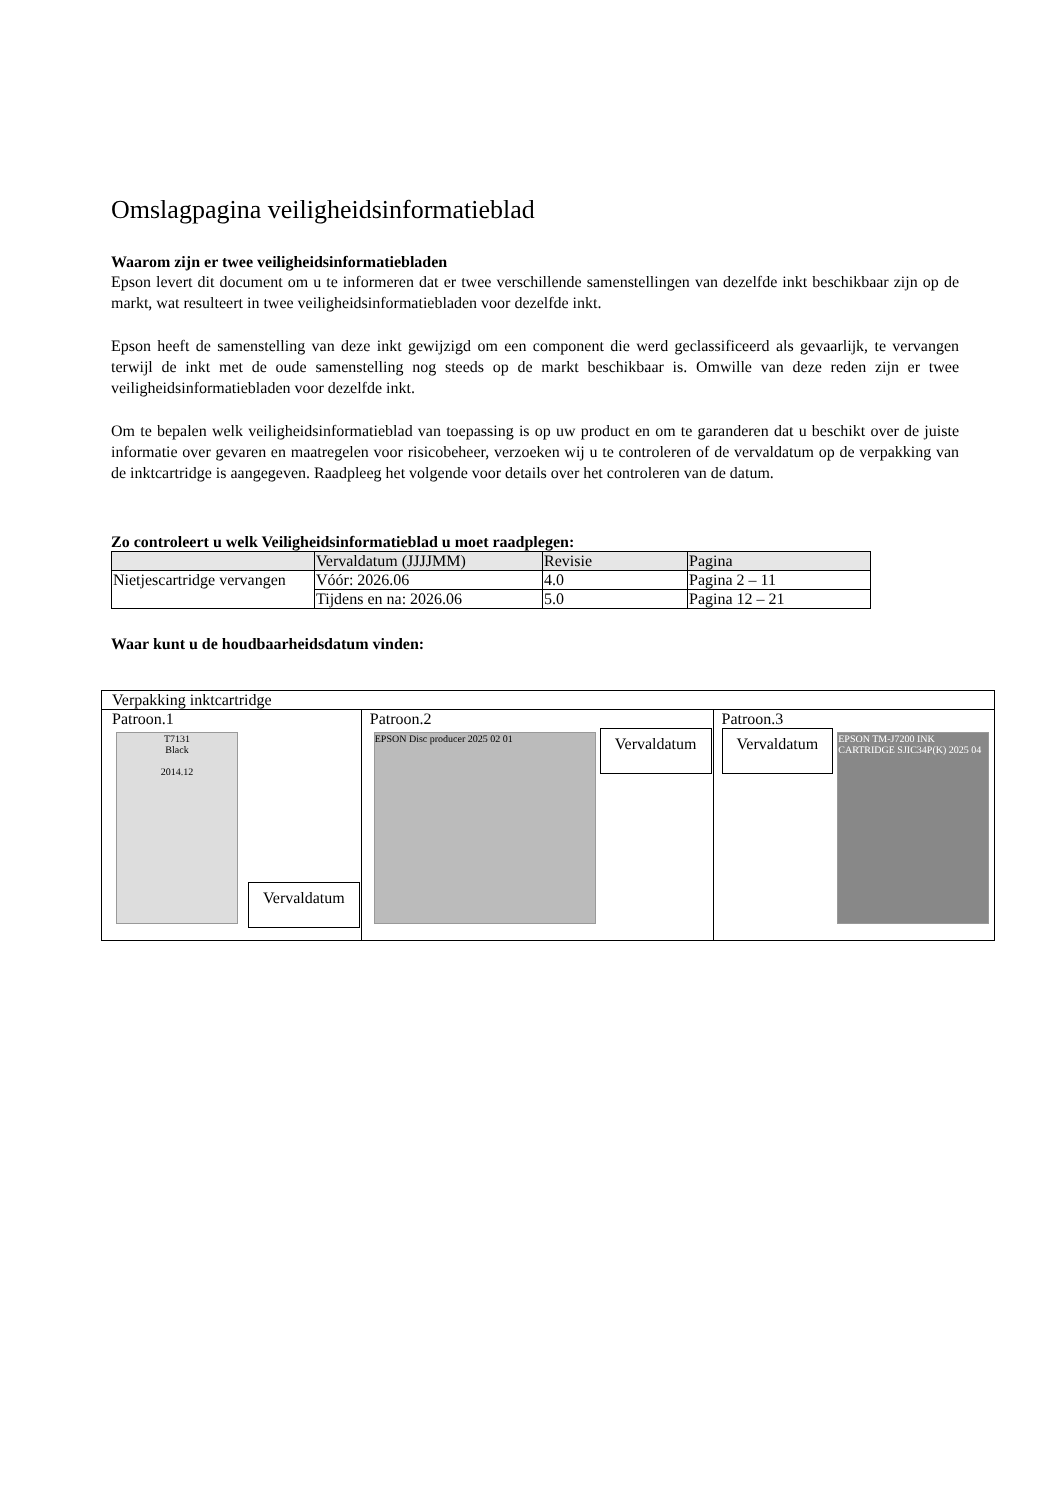Omslagpagina veiligheidsinformatieblad
Waarom zijn er twee veiligheidsinformatiebladen
Epson levert dit document om u te informeren dat er twee verschillende samenstellingen van dezelfde inkt beschikbaar zijn op de markt, wat resulteert in twee veiligheidsinformatiebladen voor dezelfde inkt.
Epson heeft de samenstelling van deze inkt gewijzigd om een component die werd geclassificeerd als gevaarlijk, te vervangen terwijl de inkt met de oude samenstelling nog steeds op de markt beschikbaar is. Omwille van deze reden zijn er twee veiligheidsinformatiebladen voor dezelfde inkt.
Om te bepalen welk veiligheidsinformatieblad van toepassing is op uw product en om te garanderen dat u beschikt over de juiste informatie over gevaren en maatregelen voor risicobeheer, verzoeken wij u te controleren of de vervaldatum op de verpakking van de inktcartridge is aangegeven. Raadpleeg het volgende voor details over het controleren van de datum.
Zo controleert u welk Veiligheidsinformatieblad u moet raadplegen:
| | Vervaldatum (JJJJMM) | Revisie | Pagina |
| --- | --- | --- | --- |
| Nietjescartridge vervangen | Vóór: 2026.06 | 4.0 | Pagina 2 – 11 |
| | Tijdens en na: 2026.06 | 5.0 | Pagina 12 – 21 |
Waar kunt u de houdbaarheidsdatum vinden:
| Verpakking inktcartridge | | |
| Patroon.1 T7131 Black 2014.12 Vervaldatum | Patroon.2 EPSON Disc producer 2025 02 01 Vervaldatum | Patroon.3 Vervaldatum EPSON TM-J7200 INK CARTRIDGE SJIC34P(K) 2025 04 |